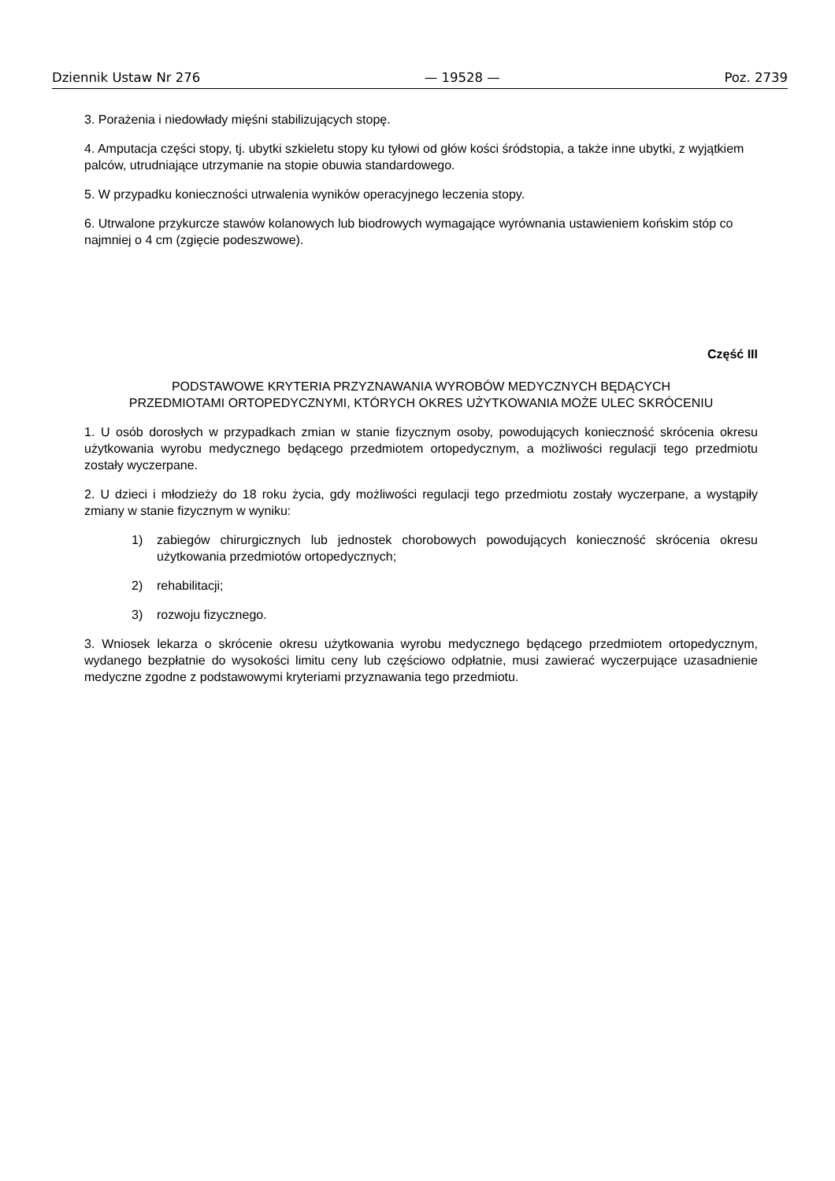Dziennik Ustaw Nr 276 — 19528 — Poz. 2739
3. Porażenia i niedowłady mięśni stabilizujących stopę.
4. Amputacja części stopy, tj. ubytki szkieletu stopy ku tyłowi od głów kości śródstopia, a także inne ubytki, z wyjątkiem palców, utrudniające utrzymanie na stopie obuwia standardowego.
5. W przypadku konieczności utrwalenia wyników operacyjnego leczenia stopy.
6. Utrwalone przykurcze stawów kolanowych lub biodrowych wymagające wyrównania ustawieniem końskim stóp co najmniej o 4 cm (zgięcie podeszwowe).
Część III
PODSTAWOWE KRYTERIA PRZYZNAWANIA WYROBÓW MEDYCZNYCH BĘDĄCYCH
PRZEDMIOTAMI ORTOPEDYCZNYMI, KTÓRYCH OKRES UŻYTKOWANIA MOŻE ULEC SKRÓCENIU
1. U osób dorosłych w przypadkach zmian w stanie fizycznym osoby, powodujących konieczność skrócenia okresu użytkowania wyrobu medycznego będącego przedmiotem ortopedycznym, a możliwości regulacji tego przedmiotu zostały wyczerpane.
2. U dzieci i młodzieży do 18 roku życia, gdy możliwości regulacji tego przedmiotu zostały wyczerpane, a wystąpiły zmiany w stanie fizycznym w wyniku:
1) zabiegów chirurgicznych lub jednostek chorobowych powodujących konieczność skrócenia okresu użytkowania przedmiotów ortopedycznych;
2) rehabilitacji;
3) rozwoju fizycznego.
3. Wniosek lekarza o skrócenie okresu użytkowania wyrobu medycznego będącego przedmiotem ortopedycznym, wydanego bezpłatnie do wysokości limitu ceny lub częściowo odpłatnie, musi zawierać wyczerpujące uzasadnienie medyczne zgodne z podstawowymi kryteriami przyznawania tego przedmiotu.